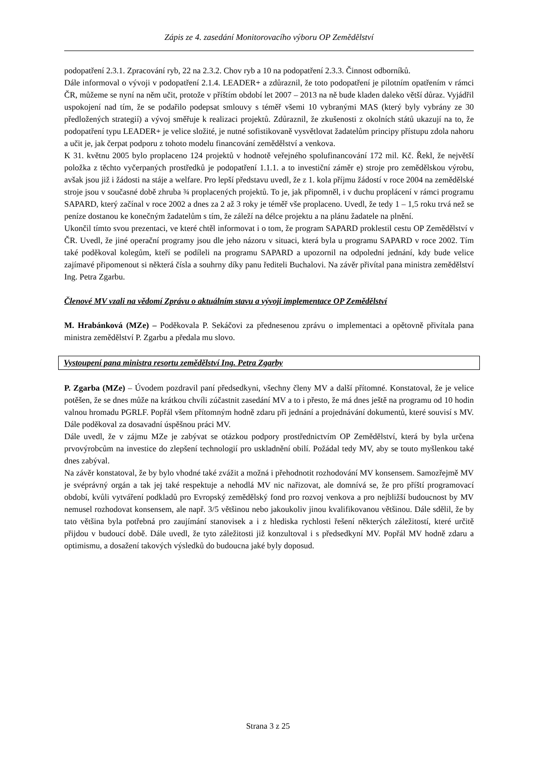Zápis ze 4. zasedání Monitorovacího výboru OP Zemědělství
podopatření 2.3.1. Zpracování ryb, 22 na 2.3.2. Chov ryb a 10 na podopatření 2.3.3. Činnost odborníků.
Dále informoval o vývoji v podopatření 2.1.4. LEADER+ a zdůraznil, že toto podopatření je pilotním opatřením v rámci ČR, můžeme se nyní na něm učit, protože v příštím období let 2007 – 2013 na ně bude kladen daleko větší důraz. Vyjádřil uspokojení nad tím, že se podařilo podepsat smlouvy s téměř všemi 10 vybranými MAS (který byly vybrány ze 30 předložených strategií) a vývoj směřuje k realizaci projektů. Zdůraznil, že zkušenosti z okolních států ukazují na to, že podopatření typu LEADER+ je velice složité, je nutné sofistikovaně vysvětlovat žadatelům principy přístupu zdola nahoru a učit je, jak čerpat podporu z tohoto modelu financování zemědělství a venkova.
K 31. květnu 2005 bylo proplaceno 124 projektů v hodnotě veřejného spolufinancování 172 mil. Kč. Řekl, že největší položka z těchto vyčerpaných prostředků je podopatření 1.1.1. a to investiční záměr e) stroje pro zemědělskou výrobu, avšak jsou již i žádosti na stáje a welfare. Pro lepší představu uvedl, že z 1. kola příjmu žádostí v roce 2004 na zemědělské stroje jsou v současné době zhruba ¾ proplacených projektů. To je, jak připomněl, i v duchu proplácení v rámci programu SAPARD, který začínal v roce 2002 a dnes za 2 až 3 roky je téměř vše proplaceno. Uvedl, že tedy 1 – 1,5 roku trvá než se peníze dostanou ke konečným žadatelům s tím, že záleží na délce projektu a na plánu žadatele na plnění.
Ukončil tímto svou prezentaci, ve které chtěl informovat i o tom, že program SAPARD proklestil cestu OP Zemědělství v ČR. Uvedl, že jiné operační programy jsou dle jeho názoru v situaci, která byla u programu SAPARD v roce 2002. Tím také poděkoval kolegům, kteří se podíleli na programu SAPARD a upozornil na odpolední jednání, kdy bude velice zajímavé připomenout si některá čísla a souhrny díky panu řediteli Buchalovi. Na závěr přivítal pana ministra zemědělství Ing. Petra Zgarbu.
Členové MV vzali na vědomí Zprávu o aktuálním stavu a vývoji implementace OP Zemědělství
M. Hrabánková (MZe) – Poděkovala P. Sekáčovi za přednesenou zprávu o implementaci a opětovně přivítala pana ministra zemědělství P. Zgarbu a předala mu slovo.
Vystoupení pana ministra resortu zemědělství Ing. Petra Zgarby
P. Zgarba (MZe) – Úvodem pozdravil paní předsedkyni, všechny členy MV a další přítomné. Konstatoval, že je velice potěšen, že se dnes může na krátkou chvíli zúčastnit zasedání MV a to i přesto, že má dnes ještě na programu od 10 hodin valnou hromadu PGRLF. Popřál všem přítomným hodně zdaru při jednání a projednávání dokumentů, které souvisí s MV. Dále poděkoval za dosavadní úspěšnou práci MV.
Dále uvedl, že v zájmu MZe je zabývat se otázkou podpory prostřednictvím OP Zemědělství, která by byla určena prvovýrobcům na investice do zlepšení technologií pro uskladnění obilí. Požádal tedy MV, aby se touto myšlenkou také dnes zabýval.
Na závěr konstatoval, že by bylo vhodné také zvážit a možná i přehodnotit rozhodování MV konsensem. Samozřejmě MV je svéprávný orgán a tak jej také respektuje a nehodlá MV nic nařizovat, ale domnívá se, že pro příští programovací období, kvůli vytváření podkladů pro Evropský zemědělský fond pro rozvoj venkova a pro nejbližší budoucnost by MV nemusel rozhodovat konsensem, ale např. 3/5 většinou nebo jakoukoliv jinou kvalifikovanou většinou. Dále sdělil, že by tato většina byla potřebná pro zaujímání stanovisek a i z hlediska rychlosti řešení některých záležitostí, které určitě přijdou v budoucí době. Dále uvedl, že tyto záležitosti již konzultoval i s předsedkyní MV. Popřál MV hodně zdaru a optimismu, a dosažení takových výsledků do budoucna jaké byly doposud.
Strana 3 z 25